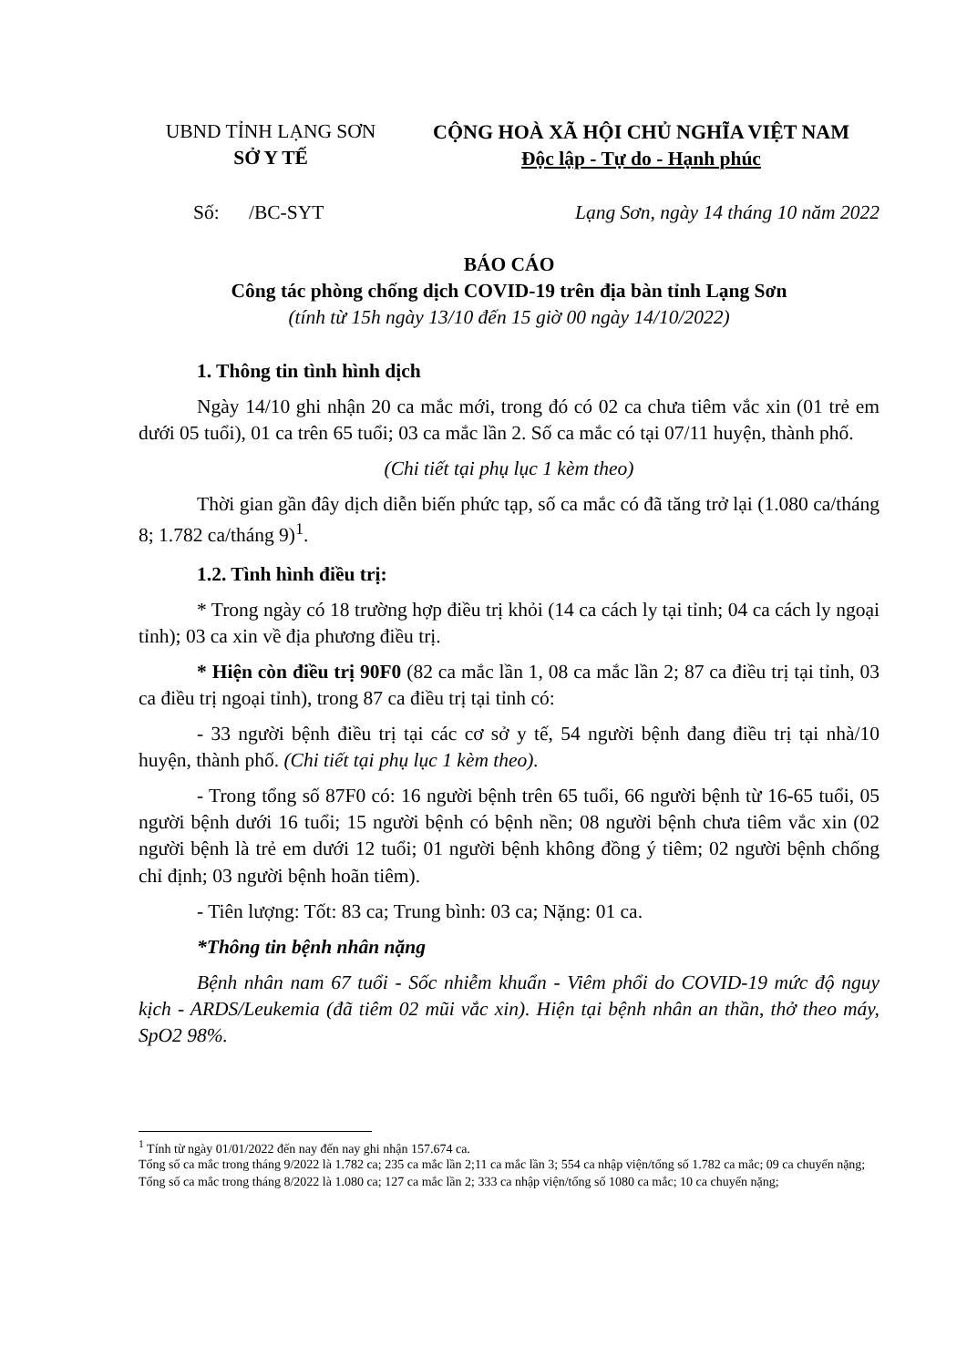UBND TỈNH LẠNG SƠN
SỞ Y TẾ
CỘNG HOÀ XÃ HỘI CHỦ NGHĨA VIỆT NAM
Độc lập - Tự do - Hạnh phúc
Số: /BC-SYT Lạng Sơn, ngày 14 tháng 10 năm 2022
BÁO CÁO
Công tác phòng chống dịch COVID-19 trên địa bàn tỉnh Lạng Sơn
(tính từ 15h ngày 13/10 đến 15 giờ 00 ngày 14/10/2022)
1. Thông tin tình hình dịch
Ngày 14/10 ghi nhận 20 ca mắc mới, trong đó có 02 ca chưa tiêm vắc xin (01 trẻ em dưới 05 tuổi), 01 ca trên 65 tuổi; 03 ca mắc lần 2. Số ca mắc có tại 07/11 huyện, thành phố.
(Chi tiết tại phụ lục 1 kèm theo)
Thời gian gần đây dịch diễn biến phức tạp, số ca mắc có đã tăng trở lại (1.080 ca/tháng 8; 1.782 ca/tháng 9)<sup>1</sup>.
1.2. Tình hình điều trị:
* Trong ngày có 18 trường hợp điều trị khỏi (14 ca cách ly tại tỉnh; 04 ca cách ly ngoại tỉnh); 03 ca xin về địa phương điều trị.
* Hiện còn điều trị 90F0 (82 ca mắc lần 1, 08 ca mắc lần 2; 87 ca điều trị tại tỉnh, 03 ca điều trị ngoại tỉnh), trong 87 ca điều trị tại tỉnh có:
- 33 người bệnh điều trị tại các cơ sở y tế, 54 người bệnh đang điều trị tại nhà/10 huyện, thành phố. (Chi tiết tại phụ lục 1 kèm theo).
- Trong tổng số 87F0 có: 16 người bệnh trên 65 tuổi, 66 người bệnh từ 16-65 tuổi, 05 người bệnh dưới 16 tuổi; 15 người bệnh có bệnh nền; 08 người bệnh chưa tiêm vắc xin (02 người bệnh là trẻ em dưới 12 tuổi; 01 người bệnh không đồng ý tiêm; 02 người bệnh chống chỉ định; 03 người bệnh hoãn tiêm).
- Tiên lượng: Tốt: 83 ca; Trung bình: 03 ca; Nặng: 01 ca.
*Thông tin bệnh nhân nặng
Bệnh nhân nam 67 tuổi - Sốc nhiễm khuẩn - Viêm phổi do COVID-19 mức độ nguy kịch - ARDS/Leukemia (đã tiêm 02 mũi vắc xin). Hiện tại bệnh nhân an thần, thở theo máy, SpO2 98%.
<sup>1</sup> Tính từ ngày 01/01/2022 đến nay đến nay ghi nhận 157.674 ca.
Tổng số ca mắc trong tháng 9/2022 là 1.782 ca; 235 ca mắc lần 2;11 ca mắc lần 3; 554 ca nhập viện/tổng số 1.782 ca mắc; 09 ca chuyển nặng;
Tổng số ca mắc trong tháng 8/2022 là 1.080 ca; 127 ca mắc lần 2; 333 ca nhập viện/tổng số 1080 ca mắc; 10 ca chuyển nặng;